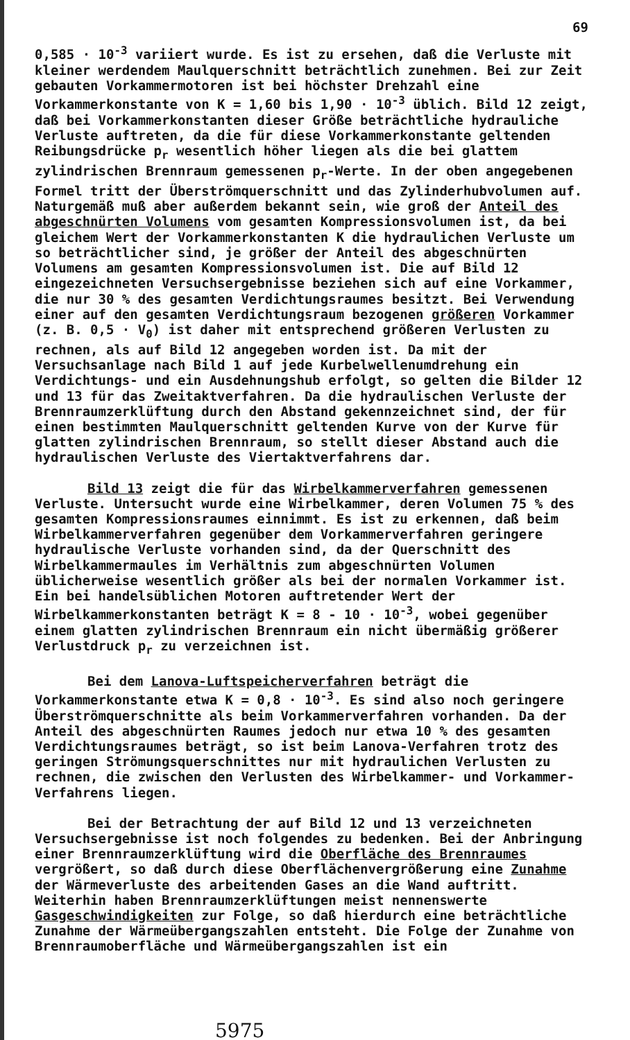69
0,585 · 10<sup>-3</sup> variiert wurde. Es ist zu ersehen, daß die Verluste mit kleiner werdendem Maulquerschnitt beträchtlich zunehmen. Bei zur Zeit gebauten Vorkammermotoren ist bei höchster Drehzahl eine Vorkammerkonstante von K = 1,60 bis 1,90 · 10<sup>-3</sup> üblich. Bild 12 zeigt, daß bei Vorkammerkonstanten dieser Größe beträchtliche hydrauliche Verluste auftreten, da die für diese Vorkammerkonstante geltenden Reibungsdrücke p<sub>r</sub> wesentlich höher liegen als die bei glattem zylindrischen Brennraum gemessenen p<sub>r</sub>-Werte. In der oben angegebenen Formel tritt der Überströmquerschnitt und das Zylinderhubvolumen auf. Naturgemäß muß aber außerdem bekannt sein, wie groß der Anteil des abgeschnürten Volumens vom gesamten Kompressionsvolumen ist, da bei gleichem Wert der Vorkammerkonstanten K die hydraulichen Verluste um so beträchtlicher sind, je größer der Anteil des abgeschnürten Volumens am gesamten Kompressionsvolumen ist. Die auf Bild 12 eingezeichneten Versuchsergebnisse beziehen sich auf eine Vorkammer, die nur 30 % des gesamten Verdichtungsraumes besitzt. Bei Verwendung einer auf den gesamten Verdichtungsraum bezogenen größeren Vorkammer (z. B. 0,5 · V<sub>0</sub>) ist daher mit entsprechend größeren Verlusten zu rechnen, als auf Bild 12 angegeben worden ist. Da mit der Versuchsanlage nach Bild 1 auf jede Kurbelwellenumdrehung ein Verdichtungs- und ein Ausdehnungshub erfolgt, so gelten die Bilder 12 und 13 für das Zweitaktverfahren. Da die hydraulischen Verluste der Brennraumzerklüftung durch den Abstand gekennzeichnet sind, der für einen bestimmten Maulquerschnitt geltenden Kurve von der Kurve für glatten zylindrischen Brennraum, so stellt dieser Abstand auch die hydraulischen Verluste des Viertaktverfahrens dar.
Bild 13 zeigt die für das Wirbelkammerverfahren gemessenen Verluste. Untersucht wurde eine Wirbelkammer, deren Volumen 75 % des gesamten Kompressionsraumes einnimmt. Es ist zu erkennen, daß beim Wirbelkammerverfahren gegenüber dem Vorkammerverfahren geringere hydraulische Verluste vorhanden sind, da der Querschnitt des Wirbelkammermaules im Verhältnis zum abgeschnürten Volumen üblicherweise wesentlich größer als bei der normalen Vorkammer ist. Ein bei handelsüblichen Motoren auftretender Wert der Wirbelkammerkonstanten beträgt K = 8 - 10 · 10<sup>-3</sup>, wobei gegenüber einem glatten zylindrischen Brennraum ein nicht übermäßig größerer Verlustdruck p<sub>r</sub> zu verzeichnen ist.
Bei dem Lanova-Luftspeicherverfahren beträgt die Vorkammerkonstante etwa K = 0,8 · 10<sup>-3</sup>. Es sind also noch geringere Überströmquerschnitte als beim Vorkammerverfahren vorhanden. Da der Anteil des abgeschnürten Raumes jedoch nur etwa 10 % des gesamten Verdichtungsraumes beträgt, so ist beim Lanova-Verfahren trotz des geringen Strömungsquerschnittes nur mit hydraulichen Verlusten zu rechnen, die zwischen den Verlusten des Wirbelkammer- und Vorkammer-Verfahrens liegen.
Bei der Betrachtung der auf Bild 12 und 13 verzeichneten Versuchsergebnisse ist noch folgendes zu bedenken. Bei der Anbringung einer Brennraumzerklüftung wird die Oberfläche des Brennraumes vergrößert, so daß durch diese Oberflächenvergrößerung eine Zunahme der Wärmeverluste des arbeitenden Gases an die Wand auftritt. Weiterhin haben Brennraumzerklüftungen meist nennenswerte Gasgeschwindigkeiten zur Folge, so daß hierdurch eine beträchtliche Zunahme der Wärmeübergangszahlen entsteht. Die Folge der Zunahme von Brennraumoberfläche und Wärmeübergangszahlen ist ein
5975